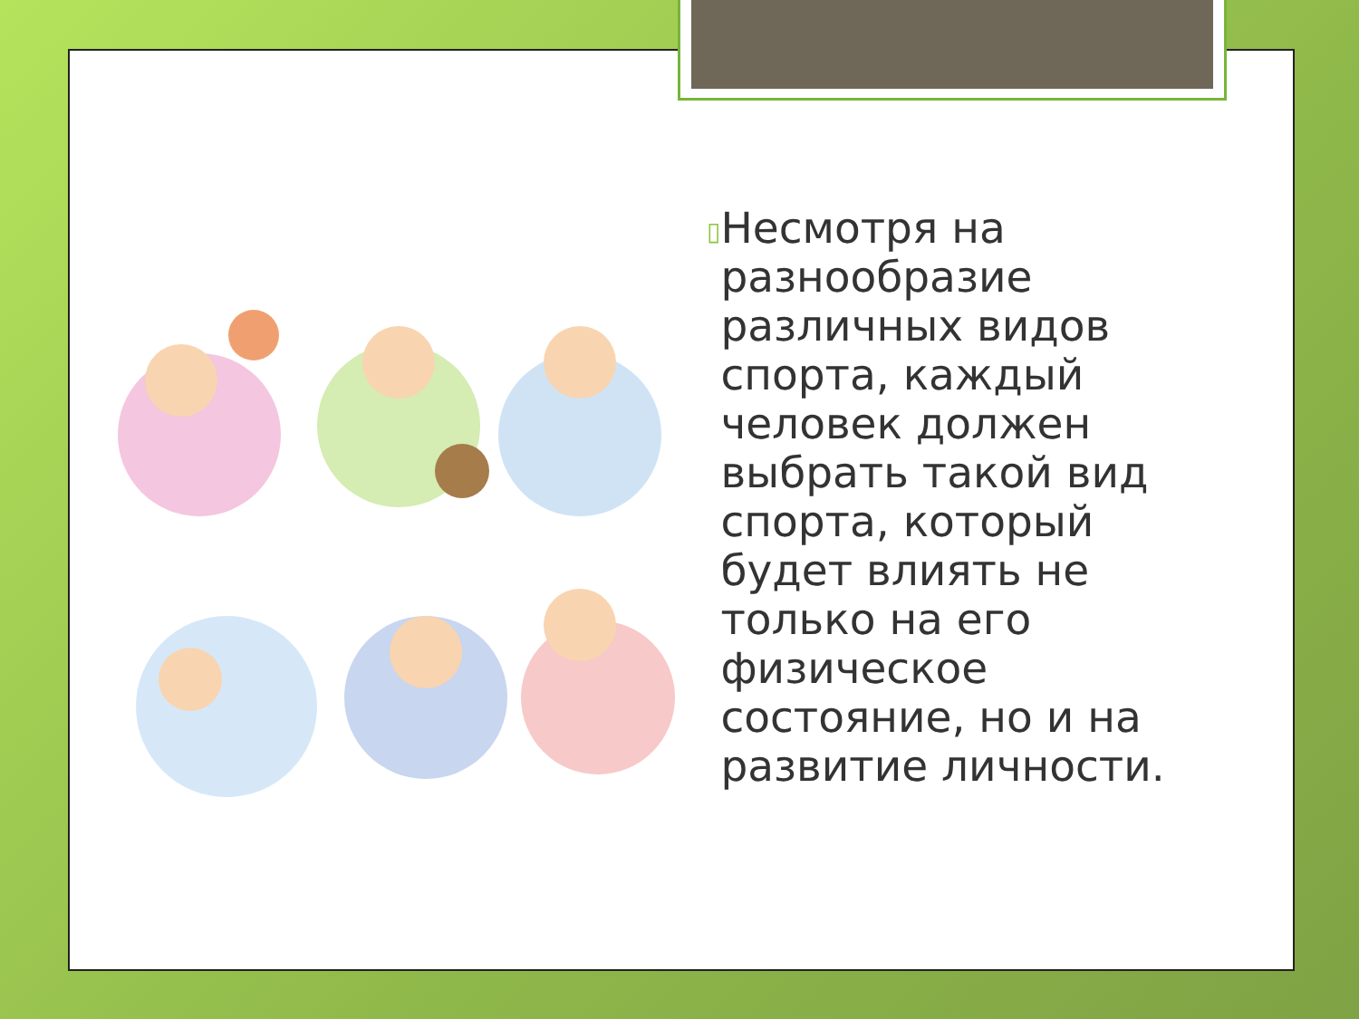▯
Несмотря на разнообразие различных видов спорта, каждый человек должен выбрать такой вид спорта, который будет влиять не только на его физическое состояние, но и на развитие личности.